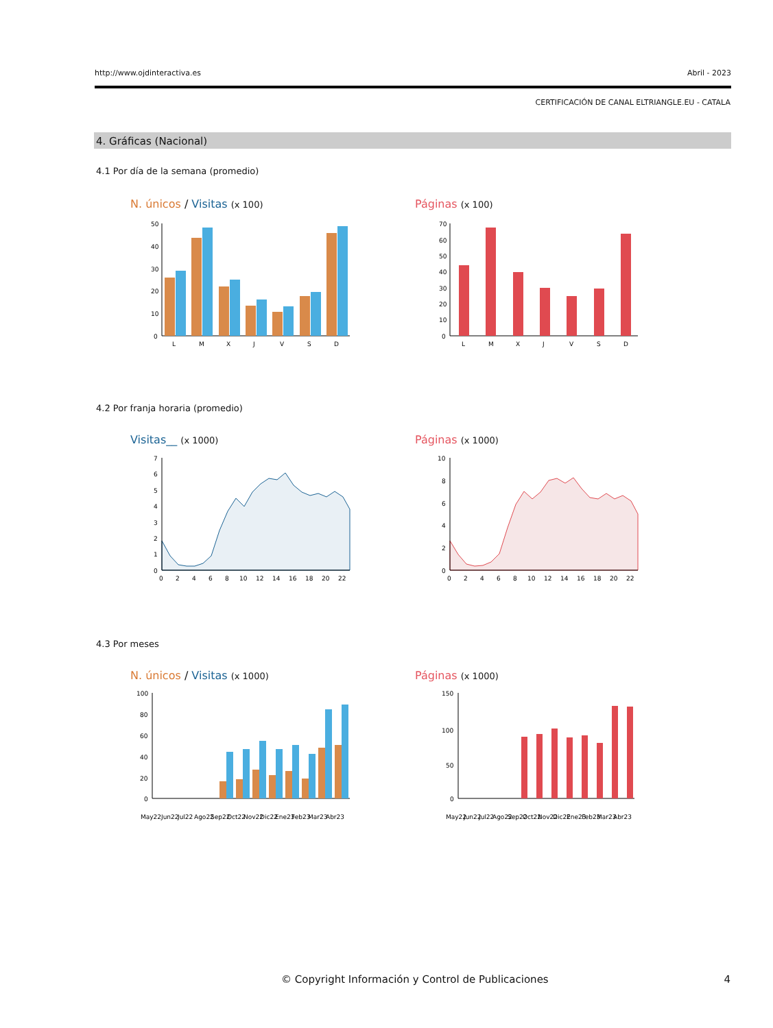http://www.ojdinteractiva.es Abril - 2023
CERTIFICACIÓN DE CANAL ELTRIANGLE.EU - CATALA
4. Gráficas (Nacional)
4.1 Por día de la semana (promedio)
N. únicos / Visitas (x 100) Páginas (x 100)
50
40
30
20
10
0
L
M
X
J
V
S
D
70
60
50
40
30
20
10
0
L
M
X
J
V
S
D
4.2 Por franja horaria (promedio)
Visitas__ (x 1000) Páginas (x 1000)
7
6
5
4
3
2
1
0
0
2
4
6
8
10
12
14
16
18
20
22
10
8
6
4
2
0
0
2
4
6
8
10
12
14
16
18
20
22
4.3 Por meses
N. únicos / Visitas (x 1000) Páginas (x 1000)
100
80
60
40
20
0
May22
Jun22
Jul22
Ago22
Sep22
Oct22
Nov22
Dic22
Ene23
Feb23
Mar23
Abr23
150
100
50
0
May22
Jun22
Jul22
Ago22
Sep22
Oct22
Nov22
Dic22
Ene23
Feb23
Mar23
Abr23
© Copyright Información y Control de Publicaciones
4